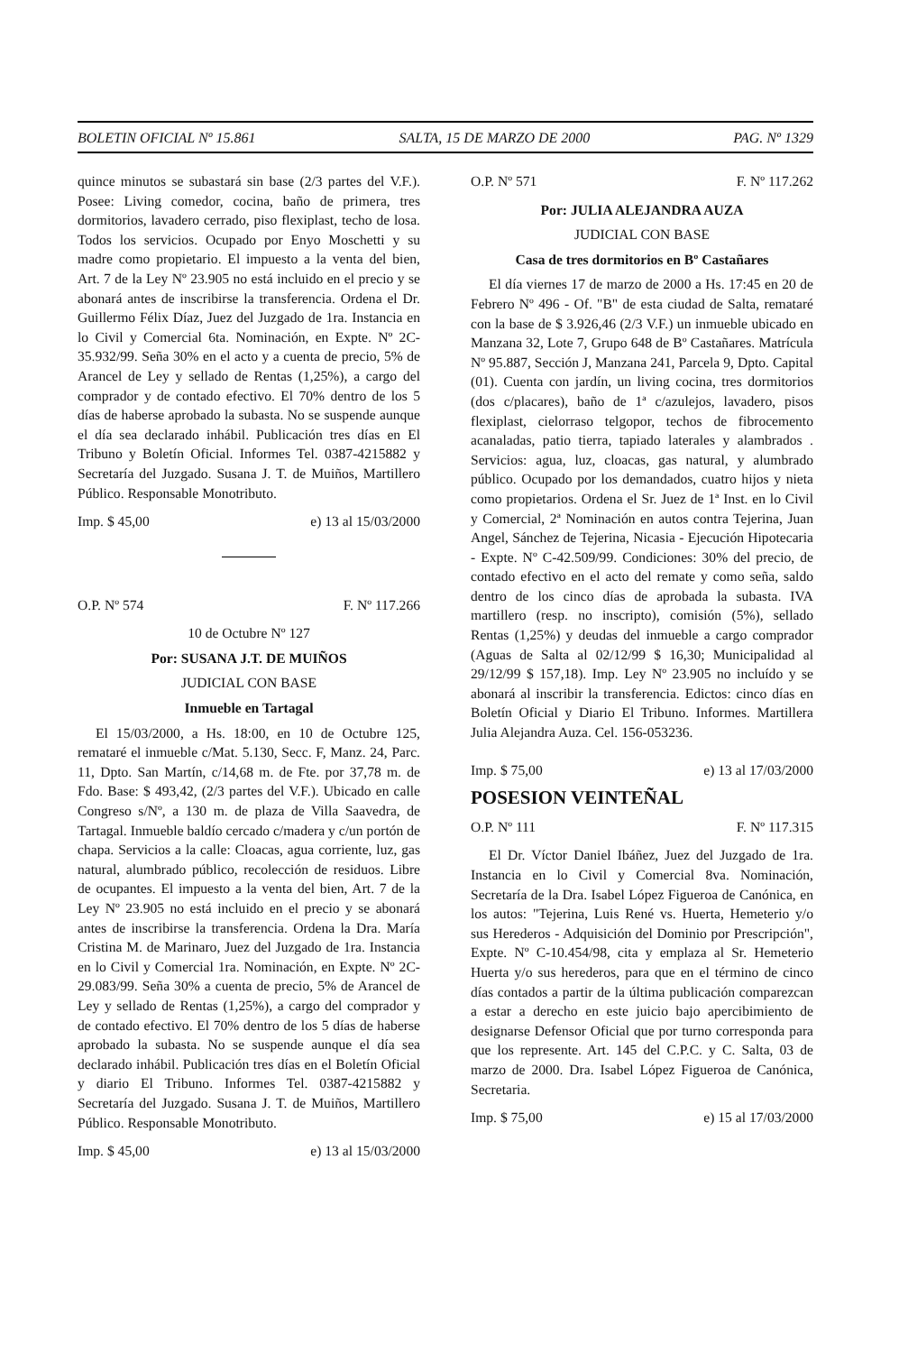BOLETIN OFICIAL Nº 15.861 SALTA, 15 DE MARZO DE 2000 PAG. Nº 1329
quince minutos se subastará sin base (2/3 partes del V.F.). Posee: Living comedor, cocina, baño de primera, tres dormitorios, lavadero cerrado, piso flexiplast, techo de losa. Todos los servicios. Ocupado por Enyo Moschetti y su madre como propietario. El impuesto a la venta del bien, Art. 7 de la Ley Nº 23.905 no está incluido en el precio y se abonará antes de inscribirse la transferencia. Ordena el Dr. Guillermo Félix Díaz, Juez del Juzgado de 1ra. Instancia en lo Civil y Comercial 6ta. Nominación, en Expte. Nº 2C-35.932/99. Seña 30% en el acto y a cuenta de precio, 5% de Arancel de Ley y sellado de Rentas (1,25%), a cargo del comprador y de contado efectivo. El 70% dentro de los 5 días de haberse aprobado la subasta. No se suspende aunque el día sea declarado inhábil. Publicación tres días en El Tribuno y Boletín Oficial. Informes Tel. 0387-4215882 y Secretaría del Juzgado. Susana J. T. de Muiños, Martillero Público. Responsable Monotributo.
Imp. $ 45,00 e) 13 al 15/03/2000
O.P. Nº 574 F. Nº 117.266
10 de Octubre Nº 127
Por: SUSANA J.T. DE MUIÑOS
JUDICIAL CON BASE
Inmueble en Tartagal
El 15/03/2000, a Hs. 18:00, en 10 de Octubre 125, remataré el inmueble c/Mat. 5.130, Secc. F, Manz. 24, Parc. 11, Dpto. San Martín, c/14,68 m. de Fte. por 37,78 m. de Fdo. Base: $ 493,42, (2/3 partes del V.F.). Ubicado en calle Congreso s/Nº, a 130 m. de plaza de Villa Saavedra, de Tartagal. Inmueble baldío cercado c/madera y c/un portón de chapa. Servicios a la calle: Cloacas, agua corriente, luz, gas natural, alumbrado público, recolección de residuos. Libre de ocupantes. El impuesto a la venta del bien, Art. 7 de la Ley Nº 23.905 no está incluido en el precio y se abonará antes de inscribirse la transferencia. Ordena la Dra. María Cristina M. de Marinaro, Juez del Juzgado de 1ra. Instancia en lo Civil y Comercial 1ra. Nominación, en Expte. Nº 2C-29.083/99. Seña 30% a cuenta de precio, 5% de Arancel de Ley y sellado de Rentas (1,25%), a cargo del comprador y de contado efectivo. El 70% dentro de los 5 días de haberse aprobado la subasta. No se suspende aunque el día sea declarado inhábil. Publicación tres días en el Boletín Oficial y diario El Tribuno. Informes Tel. 0387-4215882 y Secretaría del Juzgado. Susana J. T. de Muiños, Martillero Público. Responsable Monotributo.
Imp. $ 45,00 e) 13 al 15/03/2000
O.P. Nº 571 F. Nº 117.262
Por: JULIA ALEJANDRA AUZA
JUDICIAL CON BASE
Casa de tres dormitorios en Bº Castañares
El día viernes 17 de marzo de 2000 a Hs. 17:45 en 20 de Febrero Nº 496 - Of. "B" de esta ciudad de Salta, remataré con la base de $ 3.926,46 (2/3 V.F.) un inmueble ubicado en Manzana 32, Lote 7, Grupo 648 de Bº Castañares. Matrícula Nº 95.887, Sección J, Manzana 241, Parcela 9, Dpto. Capital (01). Cuenta con jardín, un living cocina, tres dormitorios (dos c/placares), baño de 1ª c/azulejos, lavadero, pisos flexiplast, cielorraso telgopor, techos de fibrocemento acanaladas, patio tierra, tapiado laterales y alambrados . Servicios: agua, luz, cloacas, gas natural, y alumbrado público. Ocupado por los demandados, cuatro hijos y nieta como propietarios. Ordena el Sr. Juez de 1ª Inst. en lo Civil y Comercial, 2ª Nominación en autos contra Tejerina, Juan Angel, Sánchez de Tejerina, Nicasia - Ejecución Hipotecaria - Expte. Nº C-42.509/99. Condiciones: 30% del precio, de contado efectivo en el acto del remate y como seña, saldo dentro de los cinco días de aprobada la subasta. IVA martillero (resp. no inscripto), comisión (5%), sellado Rentas (1,25%) y deudas del inmueble a cargo comprador (Aguas de Salta al 02/12/99 $ 16,30; Municipalidad al 29/12/99 $ 157,18). Imp. Ley Nº 23.905 no incluído y se abonará al inscribir la transferencia. Edictos: cinco días en Boletín Oficial y Diario El Tribuno. Informes. Martillera Julia Alejandra Auza. Cel. 156-053236.
Imp. $ 75,00 e) 13 al 17/03/2000
POSESION VEINTEÑAL
O.P. Nº 111 F. Nº 117.315
El Dr. Víctor Daniel Ibáñez, Juez del Juzgado de 1ra. Instancia en lo Civil y Comercial 8va. Nominación, Secretaría de la Dra. Isabel López Figueroa de Canónica, en los autos: "Tejerina, Luis René vs. Huerta, Hemeterio y/o sus Herederos - Adquisición del Dominio por Prescripción", Expte. Nº C-10.454/98, cita y emplaza al Sr. Hemeterio Huerta y/o sus herederos, para que en el término de cinco días contados a partir de la última publicación comparezcan a estar a derecho en este juicio bajo apercibimiento de designarse Defensor Oficial que por turno corresponda para que los represente. Art. 145 del C.P.C. y C. Salta, 03 de marzo de 2000. Dra. Isabel López Figueroa de Canónica, Secretaria.
Imp. $ 75,00 e) 15 al 17/03/2000